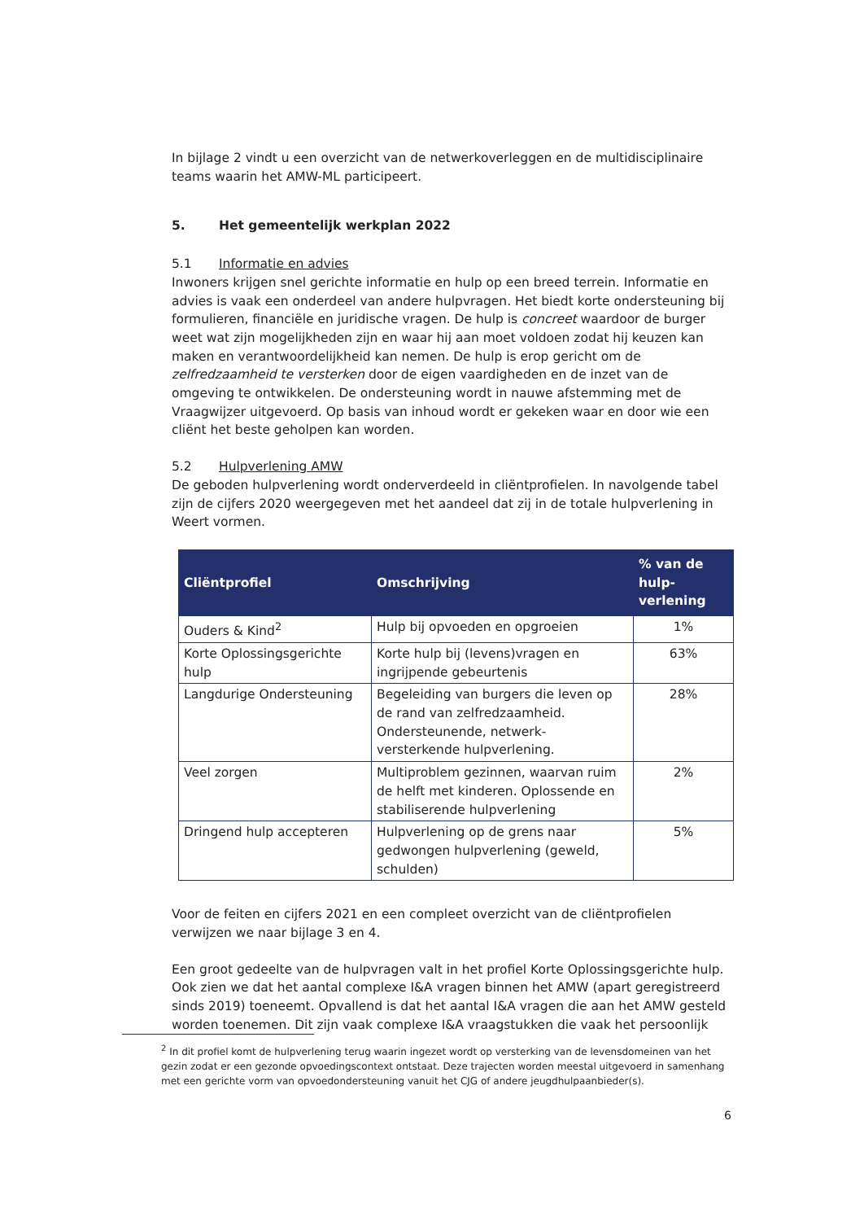In bijlage 2 vindt u een overzicht van de netwerkoverleggen en de multidisciplinaire teams waarin het AMW-ML participeert.
5. Het gemeentelijk werkplan 2022
5.1 Informatie en advies
Inwoners krijgen snel gerichte informatie en hulp op een breed terrein. Informatie en advies is vaak een onderdeel van andere hulpvragen. Het biedt korte ondersteuning bij formulieren, financiële en juridische vragen. De hulp is concreet waardoor de burger weet wat zijn mogelijkheden zijn en waar hij aan moet voldoen zodat hij keuzen kan maken en verantwoordelijkheid kan nemen. De hulp is erop gericht om de zelfredzaamheid te versterken door de eigen vaardigheden en de inzet van de omgeving te ontwikkelen. De ondersteuning wordt in nauwe afstemming met de Vraagwijzer uitgevoerd. Op basis van inhoud wordt er gekeken waar en door wie een cliënt het beste geholpen kan worden.
5.2 Hulpverlening AMW
De geboden hulpverlening wordt onderverdeeld in cliëntprofielen. In navolgende tabel zijn de cijfers 2020 weergegeven met het aandeel dat zij in de totale hulpverlening in Weert vormen.
| Cliëntprofiel | Omschrijving | % van de hulp-verlening |
| --- | --- | --- |
| Ouders & Kind<sup>2</sup> | Hulp bij opvoeden en opgroeien | 1% |
| Korte Oplossingsgerichte hulp | Korte hulp bij (levens)vragen en ingrijpende gebeurtenis | 63% |
| Langdurige Ondersteuning | Begeleiding van burgers die leven op de rand van zelfredzaamheid. Ondersteunende, netwerk-versterkende hulpverlening. | 28% |
| Veel zorgen | Multiproblem gezinnen, waarvan ruim de helft met kinderen. Oplossende en stabiliserende hulpverlening | 2% |
| Dringend hulp accepteren | Hulpverlening op de grens naar gedwongen hulpverlening (geweld, schulden) | 5% |
Voor de feiten en cijfers 2021 en een compleet overzicht van de cliëntprofielen verwijzen we naar bijlage 3 en 4.
Een groot gedeelte van de hulpvragen valt in het profiel Korte Oplossingsgerichte hulp. Ook zien we dat het aantal complexe I&A vragen binnen het AMW (apart geregistreerd sinds 2019) toeneemt. Opvallend is dat het aantal I&A vragen die aan het AMW gesteld worden toenemen. Dit zijn vaak complexe I&A vraagstukken die vaak het persoonlijk
<sup>2</sup> In dit profiel komt de hulpverlening terug waarin ingezet wordt op versterking van de levensdomeinen van het gezin zodat er een gezonde opvoedingscontext ontstaat. Deze trajecten worden meestal uitgevoerd in samenhang met een gerichte vorm van opvoedondersteuning vanuit het CJG of andere jeugdhulpaanbieder(s).
6